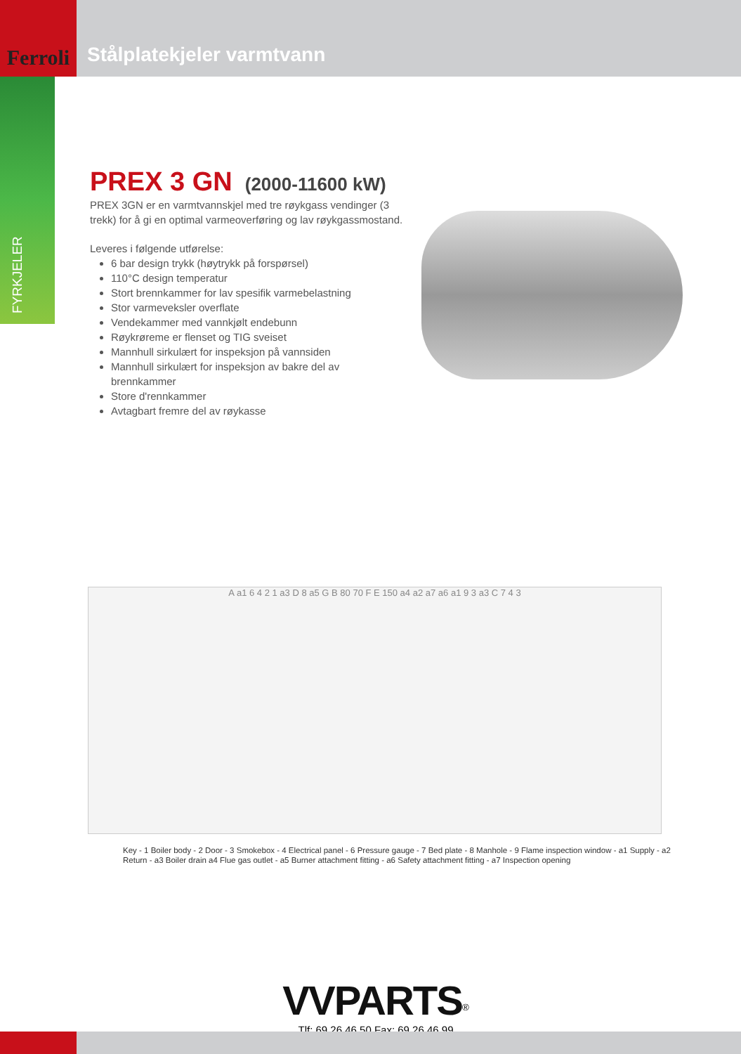Ferroli
Stålplatekjeler varmtvann
FYRKJELER
PREX 3 GN (2000-11600 kW)
PREX 3GN er en varmtvannskjel med tre røykgass vendinger (3 trekk) for å gi en optimal varmeoverføring og lav røykgassmostand.
Leveres i følgende utførelse:
6 bar design trykk (høytrykk på forspørsel)
110°C design temperatur
Stort brennkammer for lav spesifik varmebelastning
Stor varmeveksler overflate
Vendekammer med vannkjølt endebunn
Røykrøreme er flenset og TIG sveiset
Mannhull sirkulært for inspeksjon på vannsiden
Mannhull sirkulært for inspeksjon av bakre del av brennkammer
Store d'rennkammer
Avtagbart fremre del av røykasse
A a1 6 4 2 1 a3 D 8 a5 G B 80 70 F E 150 a4 a2 a7 a6 a1 9 3 a3 C 7 4 3
Key - 1 Boiler body - 2 Door - 3 Smokebox - 4 Electrical panel - 6 Pressure gauge - 7 Bed plate - 8 Manhole - 9 Flame inspection window - a1 Supply - a2 Return - a3 Boiler drain a4 Flue gas outlet - a5 Burner attachment fitting - a6 Safety attachment fitting - a7 Inspection opening
VVPARTS<sup>®</sup>
Tlf: 69 26 46 50 Fax: 69 26 46 99